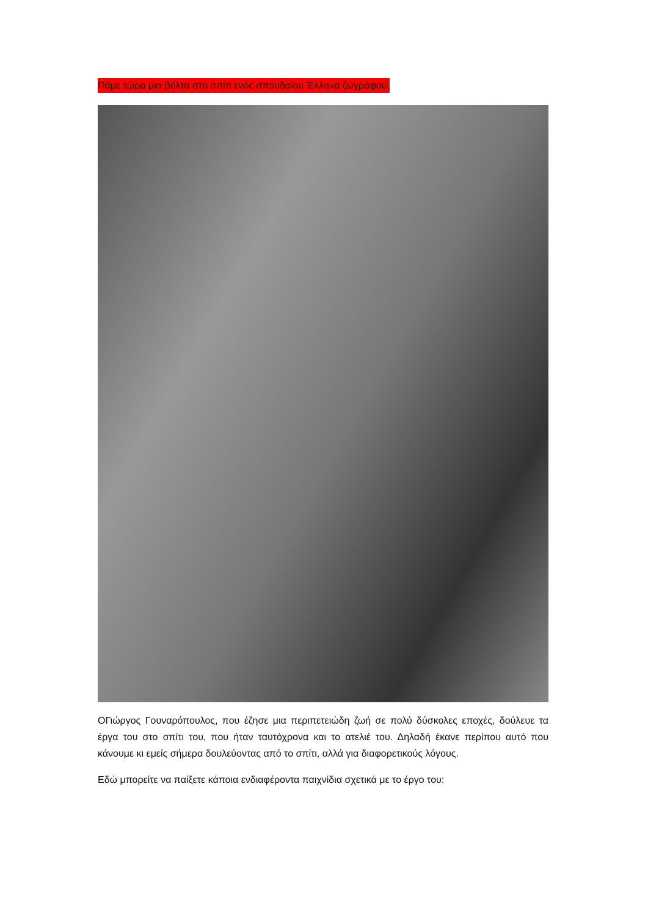Πάμε τώρα μια βόλτα στο σπίτι ενός σπουδαίου Έλληνα ζωγράφου;
ΟΓιώργος Γουναρόπουλος, που έζησε μια περιπετειώδη ζωή σε πολύ δύσκολες εποχές, δούλευε τα έργα του στο σπίτι του, που ήταν ταυτόχρονα και το ατελιέ του. Δηλαδή έκανε περίπου αυτό που κάνουμε κι εμείς σήμερα δουλεύοντας από το σπίτι, αλλά για διαφορετικούς λόγους.
Εδώ μπορείτε να παίξετε κάποια ενδιαφέροντα παιχνίδια σχετικά με το έργο του: